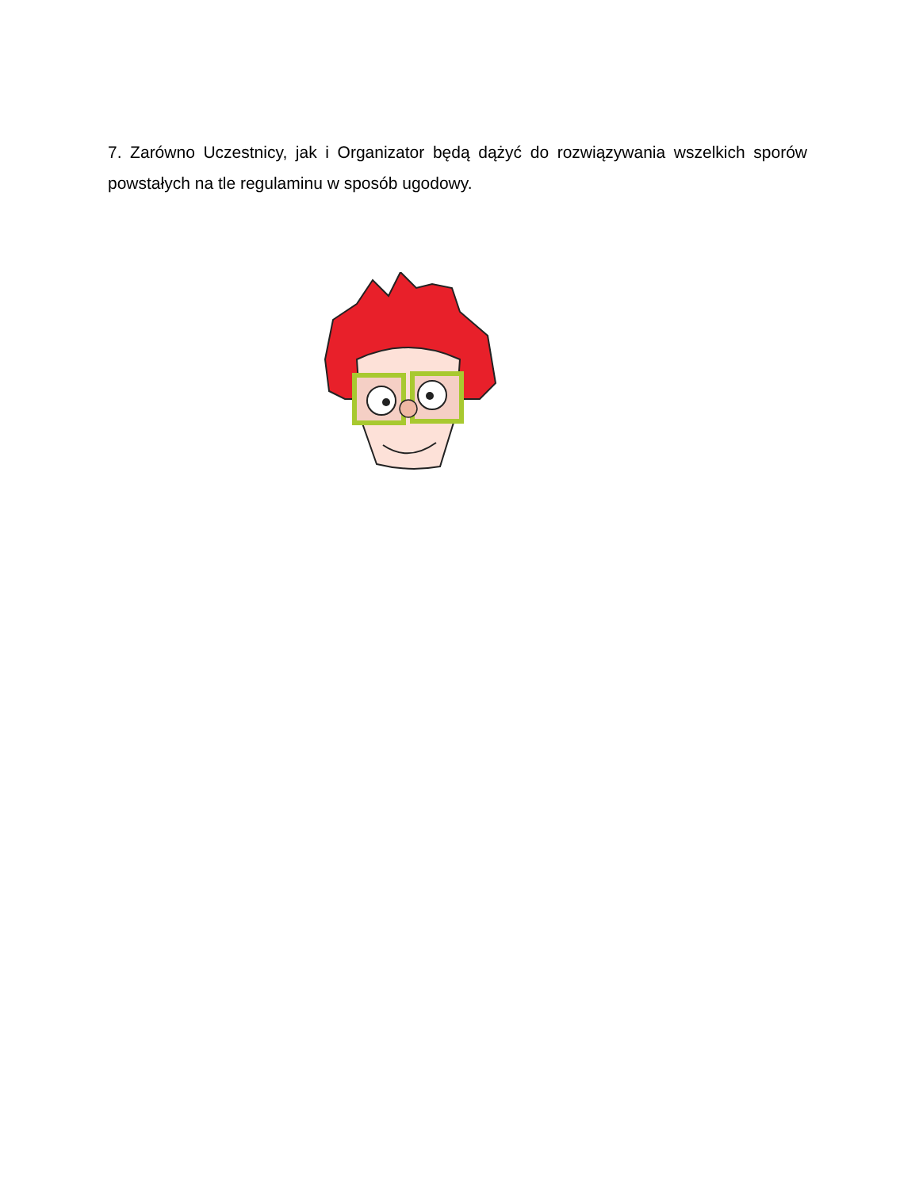7. Zarówno Uczestnicy, jak i Organizator będą dążyć do rozwiązywania wszelkich sporów powstałych na tle regulaminu w sposób ugodowy.